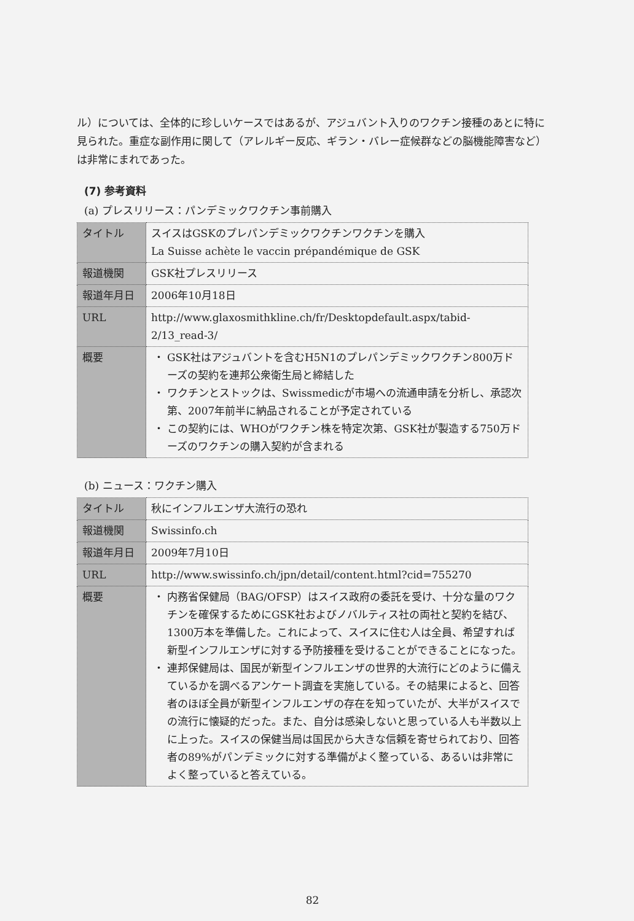ル）については、全体的に珍しいケースではあるが、アジュバント入りのワクチン接種のあとに特に見られた。重症な副作用に関して（アレルギー反応、ギラン・バレー症候群などの脳機能障害など）は非常にまれであった。
(7) 参考資料
(a) プレスリリース：パンデミックワクチン事前購入
| タイトル | スイスはGSKのプレパンデミックワクチンワクチンを購入 La Suisse achète le vaccin prépandémique de GSK |
| 報道機関 | GSK社プレスリリース |
| 報道年月日 | 2006年10月18日 |
| URL | http://www.glaxosmithkline.ch/fr/Desktopdefault.aspx/tabid-2/13_read-3/ |
| 概要 | GSK社はアジュバントを含むH5N1のプレパンデミックワクチン800万ドーズの契約を連邦公衆衛生局と締結した ワクチンとストックは、Swissmedicが市場への流通申請を分析し、承認次第、2007年前半に納品されることが予定されている この契約には、WHOがワクチン株を特定次第、GSK社が製造する750万ドーズのワクチンの購入契約が含まれる |
(b) ニュース：ワクチン購入
| タイトル | 秋にインフルエンザ大流行の恐れ |
| 報道機関 | Swissinfo.ch |
| 報道年月日 | 2009年7月10日 |
| URL | http://www.swissinfo.ch/jpn/detail/content.html?cid=755270 |
| 概要 | 内務省保健局（BAG/OFSP）はスイス政府の委託を受け、十分な量のワクチンを確保するためにGSK社およびノバルティス社の両社と契約を結び、1300万本を準備した。これによって、スイスに住む人は全員、希望すれば新型インフルエンザに対する予防接種を受けることができることになった。 連邦保健局は、国民が新型インフルエンザの世界的大流行にどのように備えているかを調べるアンケート調査を実施している。その結果によると、回答者のほぼ全員が新型インフルエンザの存在を知っていたが、大半がスイスでの流行に懐疑的だった。また、自分は感染しないと思っている人も半数以上に上った。スイスの保健当局は国民から大きな信頼を寄せられており、回答者の89%がパンデミックに対する準備がよく整っている、あるいは非常によく整っていると答えている。 |
82